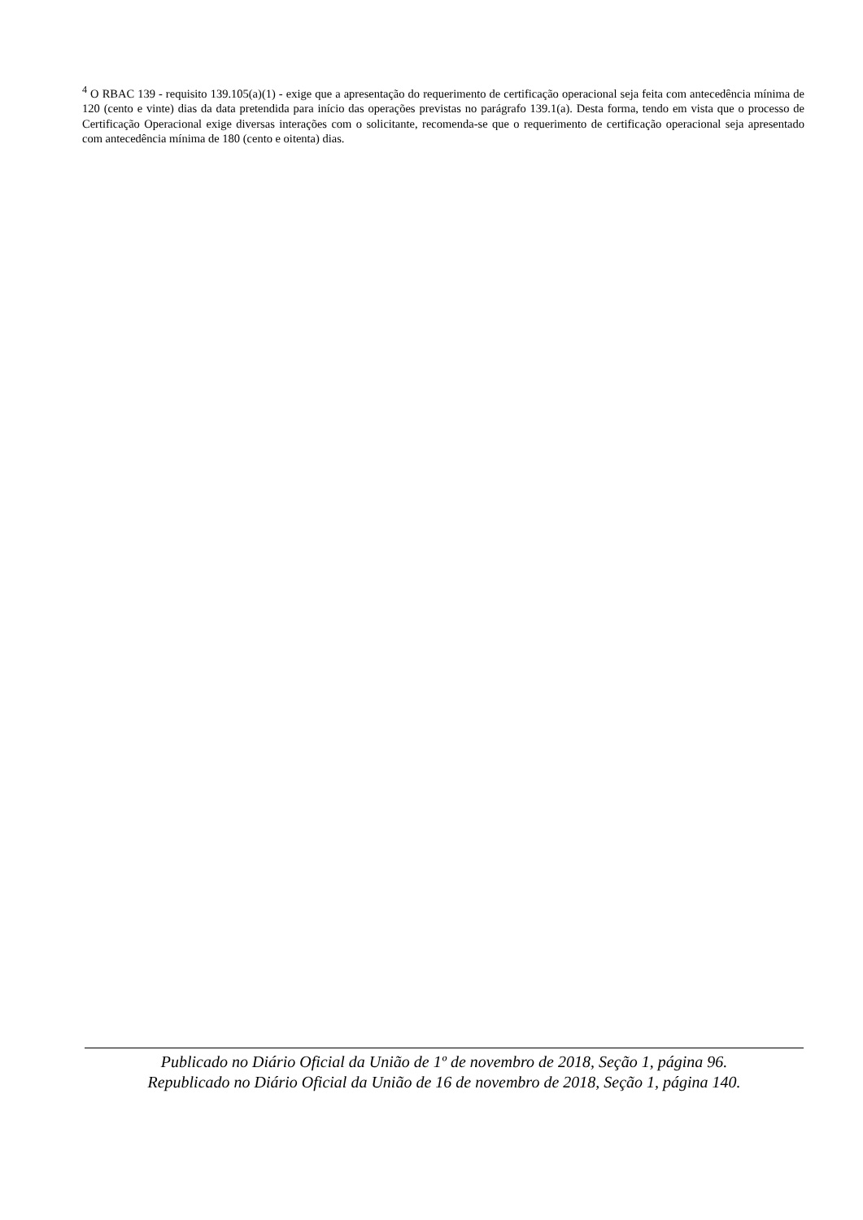<sup>4</sup> O RBAC 139 - requisito 139.105(a)(1) - exige que a apresentação do requerimento de certificação operacional seja feita com antecedência mínima de 120 (cento e vinte) dias da data pretendida para início das operações previstas no parágrafo 139.1(a). Desta forma, tendo em vista que o processo de Certificação Operacional exige diversas interações com o solicitante, recomenda-se que o requerimento de certificação operacional seja apresentado com antecedência mínima de 180 (cento e oitenta) dias.
Publicado no Diário Oficial da União de 1º de novembro de 2018, Seção 1, página 96.
Republicado no Diário Oficial da União de 16 de novembro de 2018, Seção 1, página 140.